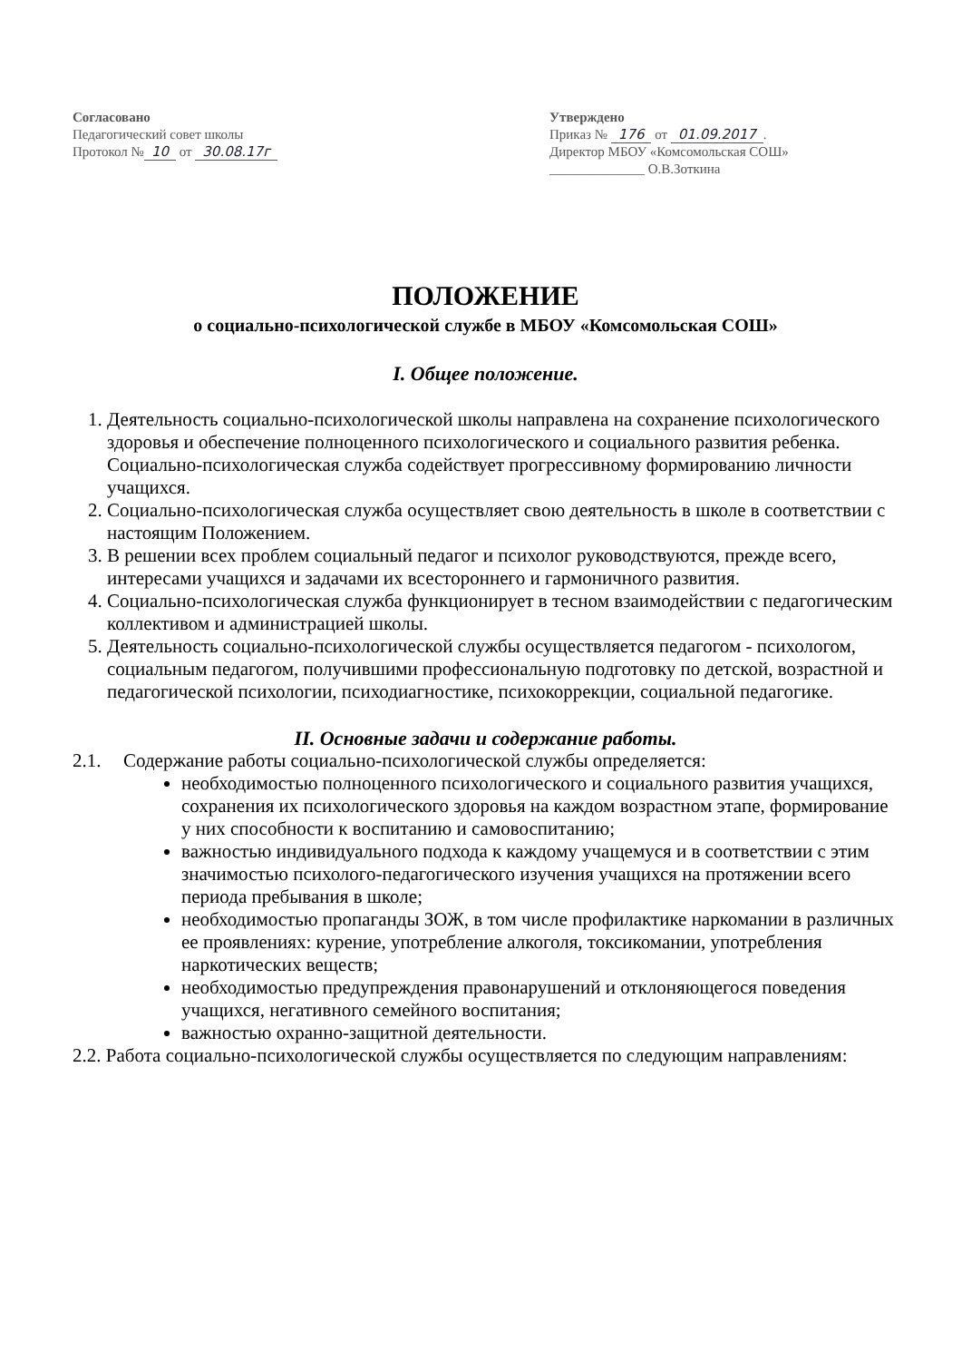Согласовано
Педагогический совет школы
Протокол № 10 от 30.08.17г
Утверждено
Приказ № 176 от 01.09.2017.
Директор МБОУ «Комсомольская СОШ»
______________ О.В.Зоткина
ПОЛОЖЕНИЕ
о социально-психологической службе в МБОУ «Комсомольская СОШ»
I. Общее положение.
1. Деятельность социально-психологической школы направлена на сохранение психологического здоровья и обеспечение полноценного психологического и социального развития ребенка. Социально-психологическая служба содействует прогрессивному формированию личности учащихся.
2. Социально-психологическая служба осуществляет свою деятельность в школе в соответствии с настоящим Положением.
3. В решении всех проблем социальный педагог и психолог руководствуются, прежде всего, интересами учащихся и задачами их всестороннего и гармоничного развития.
4. Социально-психологическая служба функционирует в тесном взаимодействии с педагогическим коллективом и администрацией школы.
5. Деятельность социально-психологической службы осуществляется педагогом - психологом, социальным педагогом, получившими профессиональную подготовку по детской, возрастной и педагогической психологии, психодиагностике, психокоррекции, социальной педагогике.
II. Основные задачи и содержание работы.
2.1. Содержание работы социально-психологической службы определяется:
необходимостью полноценного психологического и социального развития учащихся, сохранения их психологического здоровья на каждом возрастном этапе, формирование у них способности к воспитанию и самовоспитанию;
важностью индивидуального подхода к каждому учащемуся и в соответствии с этим значимостью психолого-педагогического изучения учащихся на протяжении всего периода пребывания в школе;
необходимостью пропаганды ЗОЖ, в том числе профилактике наркомании в различных ее проявлениях: курение, употребление алкоголя, токсикомании, употребления наркотических веществ;
необходимостью предупреждения правонарушений и отклоняющегося поведения учащихся, негативного семейного воспитания;
важностью охранно-защитной деятельности.
2.2. Работа социально-психологической службы осуществляется по следующим направлениям: